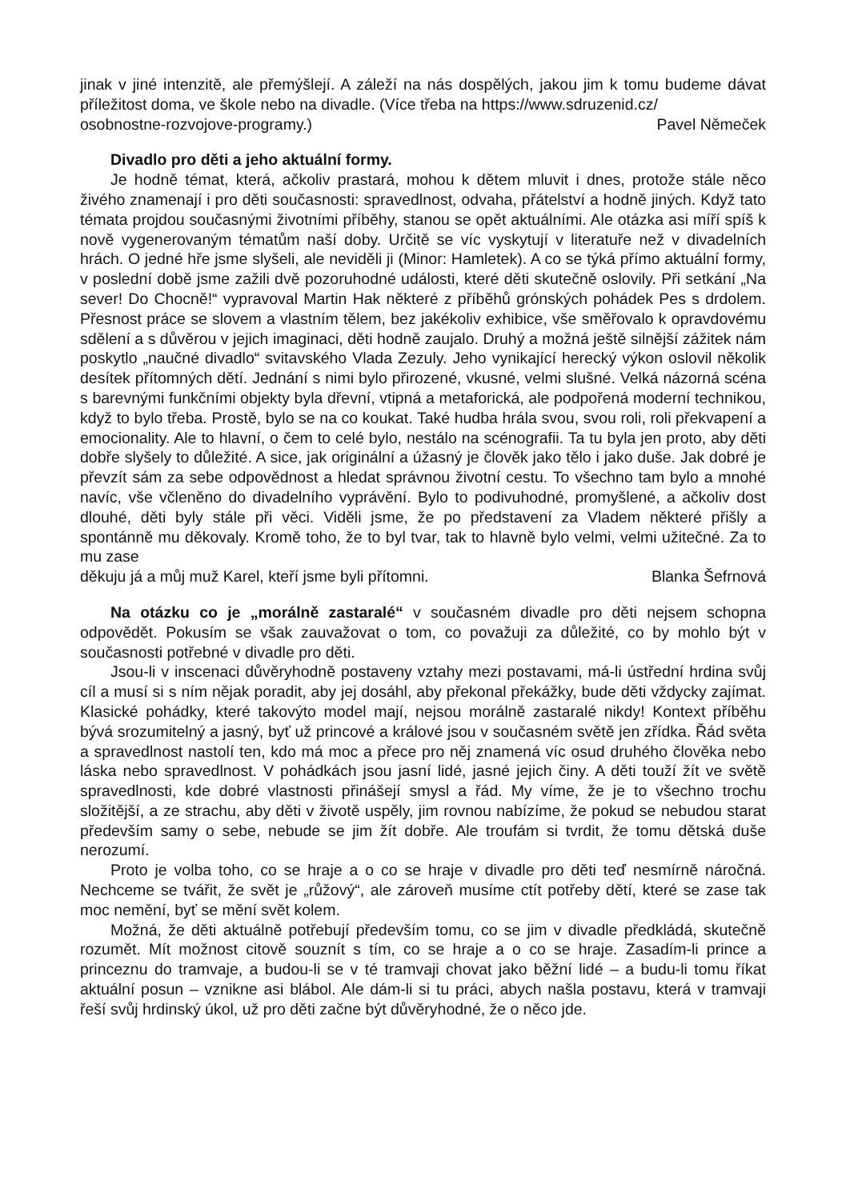jinak v jiné intenzitě, ale přemýšlejí. A záleží na nás dospělých, jakou jim k tomu budeme dávat příležitost doma, ve škole nebo na divadle. (Více třeba na https://www.sdruzenid.cz/
osobnostne-rozvojove-programy.) Pavel Němeček
Divadlo pro děti a jeho aktuální formy.
Je hodně témat, která, ačkoliv prastará, mohou k dětem mluvit i dnes, protože stále něco živého znamenají i pro děti současnosti: spravedlnost, odvaha, přátelství a hodně jiných. Když tato témata projdou současnými životními příběhy, stanou se opět aktuálními. Ale otázka asi míří spíš k nově vygenerovaným tématům naší doby. Určitě se víc vyskytují v literatuře než v divadelních hrách. O jedné hře jsme slyšeli, ale neviděli ji (Minor: Hamletek). A co se týká přímo aktuální formy, v poslední době jsme zažili dvě pozoruhodné události, které děti skutečně oslovily. Při setkání „Na sever! Do Chocně!“ vypravoval Martin Hak některé z příběhů grónských pohádek Pes s drdolem. Přesnost práce se slovem a vlastním tělem, bez jakékoliv exhibice, vše směřovalo k opravdovému sdělení a s důvěrou v jejich imaginaci, děti hodně zaujalo. Druhý a možná ještě silnější zážitek nám poskytlo „naučné divadlo“ svitavského Vlada Zezuly. Jeho vynikající herecký výkon oslovil několik desítek přítomných dětí. Jednání s nimi bylo přirozené, vkusné, velmi slušné. Velká názorná scéna s barevnými funkčními objekty byla dřevní, vtipná a metaforická, ale podpořená moderní technikou, když to bylo třeba. Prostě, bylo se na co koukat. Také hudba hrála svou, svou roli, roli překvapení a emocionality. Ale to hlavní, o čem to celé bylo, nestálo na scénografii. Ta tu byla jen proto, aby děti dobře slyšely to důležité. A sice, jak originální a úžasný je člověk jako tělo i jako duše. Jak dobré je převzít sám za sebe odpovědnost a hledat správnou životní cestu. To všechno tam bylo a mnohé navíc, vše včleněno do divadelního vyprávění. Bylo to podivuhodné, promyšlené, a ačkoliv dost dlouhé, děti byly stále při věci. Viděli jsme, že po představení za Vladem některé přišly a spontánně mu děkovaly. Kromě toho, že to byl tvar, tak to hlavně bylo velmi, velmi užitečné. Za to mu zase
děkuju já a můj muž Karel, kteří jsme byli přítomni. Blanka Šefrnová
Na otázku co je „morálně zastaralé“ v současném divadle pro děti nejsem schopna odpovědět. Pokusím se však zauvažovat o tom, co považuji za důležité, co by mohlo být v současnosti potřebné v divadle pro děti.
Jsou-li v inscenaci důvěryhodně postaveny vztahy mezi postavami, má-li ústřední hrdina svůj cíl a musí si s ním nějak poradit, aby jej dosáhl, aby překonal překážky, bude děti vždycky zajímat. Klasické pohádky, které takovýto model mají, nejsou morálně zastaralé nikdy! Kontext příběhu bývá srozumitelný a jasný, byť už princové a králové jsou v současném světě jen zřídka. Řád světa a spravedlnost nastolí ten, kdo má moc a přece pro něj znamená víc osud druhého člověka nebo láska nebo spravedlnost. V pohádkách jsou jasní lidé, jasné jejich činy. A děti touží žít ve světě spravedlnosti, kde dobré vlastnosti přinášejí smysl a řád. My víme, že je to všechno trochu složitější, a ze strachu, aby děti v životě uspěly, jim rovnou nabízíme, že pokud se nebudou starat především samy o sebe, nebude se jim žít dobře. Ale troufám si tvrdit, že tomu dětská duše nerozumí.
Proto je volba toho, co se hraje a o co se hraje v divadle pro děti teď nesmírně náročná. Nechceme se tvářit, že svět je „růžový“, ale zároveň musíme ctít potřeby dětí, které se zase tak moc nemění, byť se mění svět kolem.
Možná, že děti aktuálně potřebují především tomu, co se jim v divadle předkládá, skutečně rozumět. Mít možnost citově souznít s tím, co se hraje a o co se hraje. Zasadím-li prince a princeznu do tramvaje, a budou-li se v té tramvaji chovat jako běžní lidé – a budu-li tomu říkat aktuální posun – vznikne asi blábol. Ale dám-li si tu práci, abych našla postavu, která v tramvaji řeší svůj hrdinský úkol, už pro děti začne být důvěryhodné, že o něco jde.